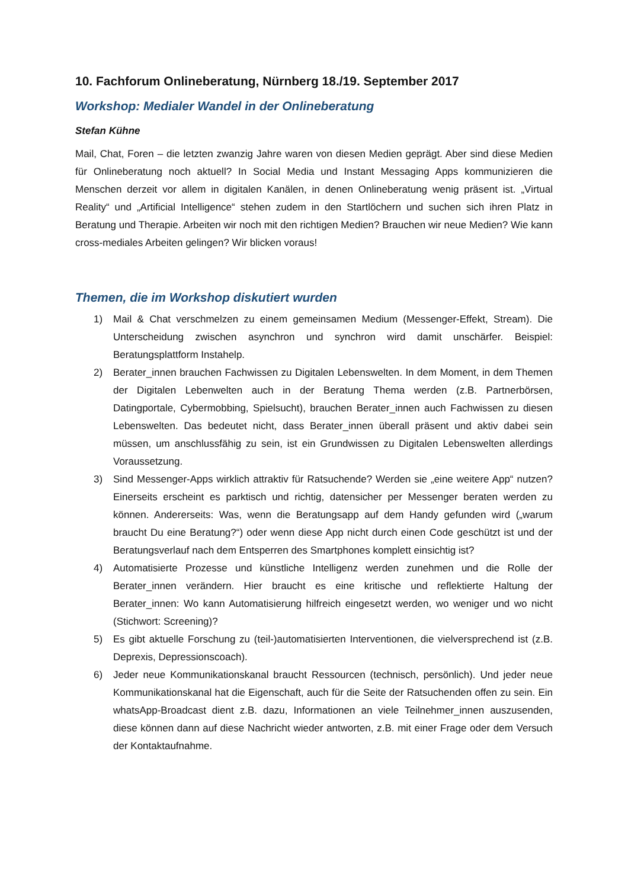10. Fachforum Onlineberatung, Nürnberg 18./19. September 2017
Workshop: Medialer Wandel in der Onlineberatung
Stefan Kühne
Mail, Chat, Foren – die letzten zwanzig Jahre waren von diesen Medien geprägt. Aber sind diese Medien für Onlineberatung noch aktuell? In Social Media und Instant Messaging Apps kommunizieren die Menschen derzeit vor allem in digitalen Kanälen, in denen Onlineberatung wenig präsent ist. „Virtual Reality“ und „Artificial Intelligence“ stehen zudem in den Startlöchern und suchen sich ihren Platz in Beratung und Therapie. Arbeiten wir noch mit den richtigen Medien? Brauchen wir neue Medien? Wie kann cross-mediales Arbeiten gelingen? Wir blicken voraus!
Themen, die im Workshop diskutiert wurden
1) Mail & Chat verschmelzen zu einem gemeinsamen Medium (Messenger-Effekt, Stream). Die Unterscheidung zwischen asynchron und synchron wird damit unschärfer. Beispiel: Beratungsplattform Instahelp.
2) Berater_innen brauchen Fachwissen zu Digitalen Lebenswelten. In dem Moment, in dem Themen der Digitalen Lebenwelten auch in der Beratung Thema werden (z.B. Partnerbörsen, Datingportale, Cybermobbing, Spielsucht), brauchen Berater_innen auch Fachwissen zu diesen Lebenswelten. Das bedeutet nicht, dass Berater_innen überall präsent und aktiv dabei sein müssen, um anschlussfähig zu sein, ist ein Grundwissen zu Digitalen Lebenswelten allerdings Voraussetzung.
3) Sind Messenger-Apps wirklich attraktiv für Ratsuchende? Werden sie „eine weitere App“ nutzen? Einerseits erscheint es parktisch und richtig, datensicher per Messenger beraten werden zu können. Andererseits: Was, wenn die Beratungsapp auf dem Handy gefunden wird („warum braucht Du eine Beratung?“) oder wenn diese App nicht durch einen Code geschützt ist und der Beratungsverlauf nach dem Entsperren des Smartphones komplett einsichtig ist?
4) Automatisierte Prozesse und künstliche Intelligenz werden zunehmen und die Rolle der Berater_innen verändern. Hier braucht es eine kritische und reflektierte Haltung der Berater_innen: Wo kann Automatisierung hilfreich eingesetzt werden, wo weniger und wo nicht (Stichwort: Screening)?
5) Es gibt aktuelle Forschung zu (teil-)automatisierten Interventionen, die vielversprechend ist (z.B. Deprexis, Depressionscoach).
6) Jeder neue Kommunikationskanal braucht Ressourcen (technisch, persönlich). Und jeder neue Kommunikationskanal hat die Eigenschaft, auch für die Seite der Ratsuchenden offen zu sein. Ein whatsApp-Broadcast dient z.B. dazu, Informationen an viele Teilnehmer_innen auszusenden, diese können dann auf diese Nachricht wieder antworten, z.B. mit einer Frage oder dem Versuch der Kontaktaufnahme.